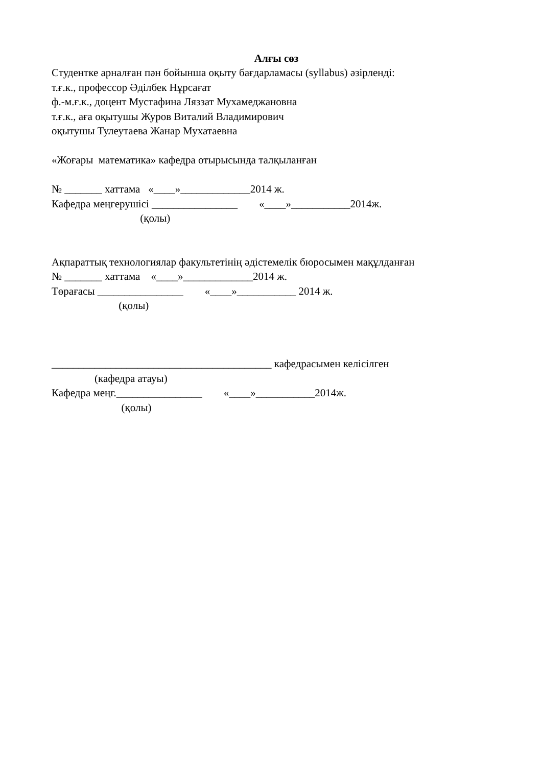Алғы сөз
Студентке арналған пән бойынша оқыту бағдарламасы (syllabus) әзірленді:
т.ғ.к., профессор Әділбек Нұрсағат
ф.-м.ғ.к., доцент Мустафина Ляззат Мухамеджановна
т.ғ.к., аға оқытушы Журов Виталий Владимирович
оқытушы Тулеутаева Жанар Мухатаевна
«Жоғары математика» кафедра отырысында талқыланған
№ _______ хаттама «____»_____________2014 ж.
Кафедра меңгерушісі ________________ «____»___________2014ж.
(қолы)
Ақпараттық технологиялар факультетінің әдістемелік бюросымен мақұлданған
№ _______ хаттама «____»_____________2014 ж.
Төрағасы ________________ «____»___________ 2014 ж.
(қолы)
_________________________________________ кафедрасымен келісілген
(кафедра атауы)
Кафедра меңг.________________ «____»___________2014ж.
(қолы)